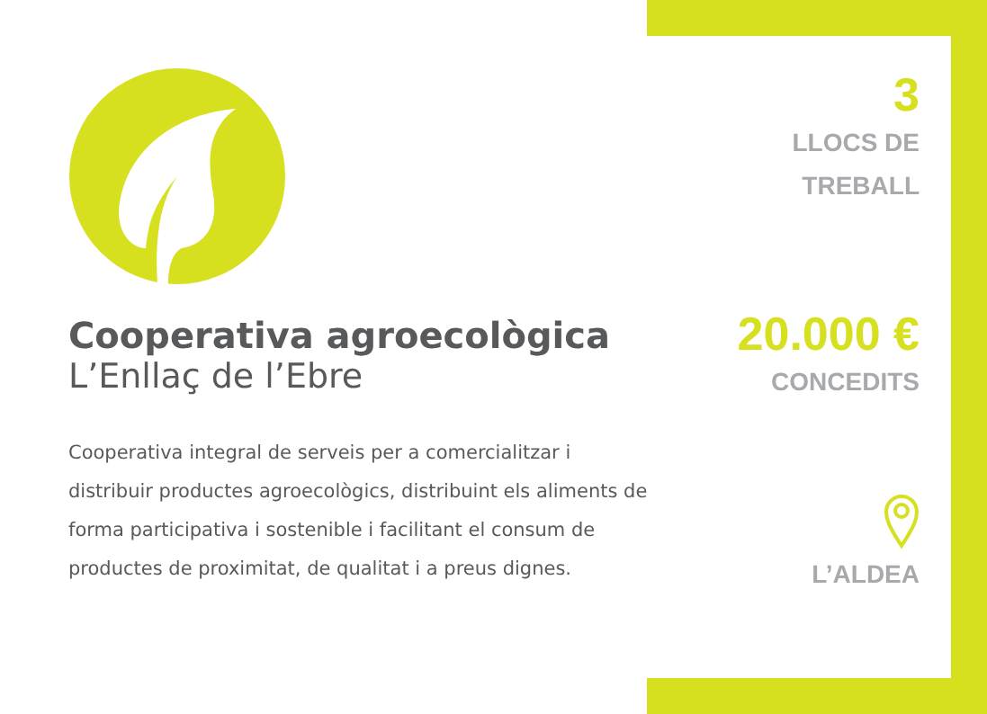Cooperativa agroecològica
L’Enllaç de l’Ebre
Cooperativa integral de serveis per a comercialitzar i distribuir productes agroecològics, distribuint els aliments de forma participativa i sostenible i facilitant el consum de productes de proximitat, de qualitat i a preus dignes.
3
LLOCS DE
TREBALL
20.000 €
CONCEDITS
L’ALDEA